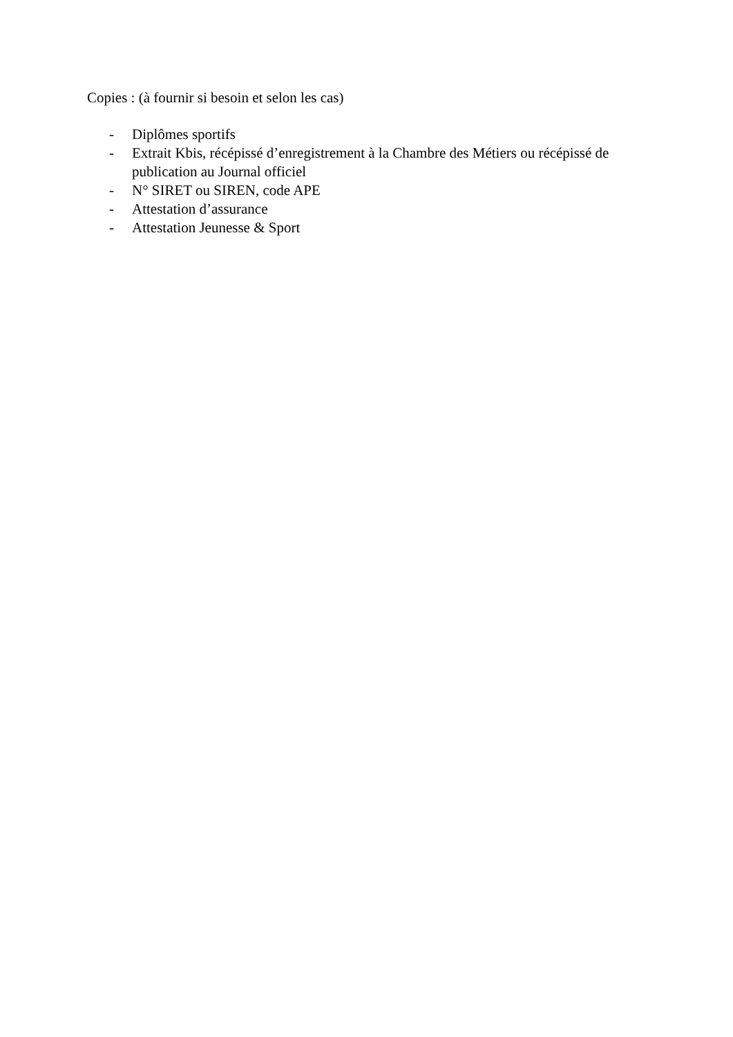Copies : (à fournir si besoin et selon les cas)
- Diplômes sportifs
- Extrait Kbis, récépissé d’enregistrement à la Chambre des Métiers ou récépissé de publication au Journal officiel
- N° SIRET ou SIREN, code APE
- Attestation d’assurance
- Attestation Jeunesse & Sport